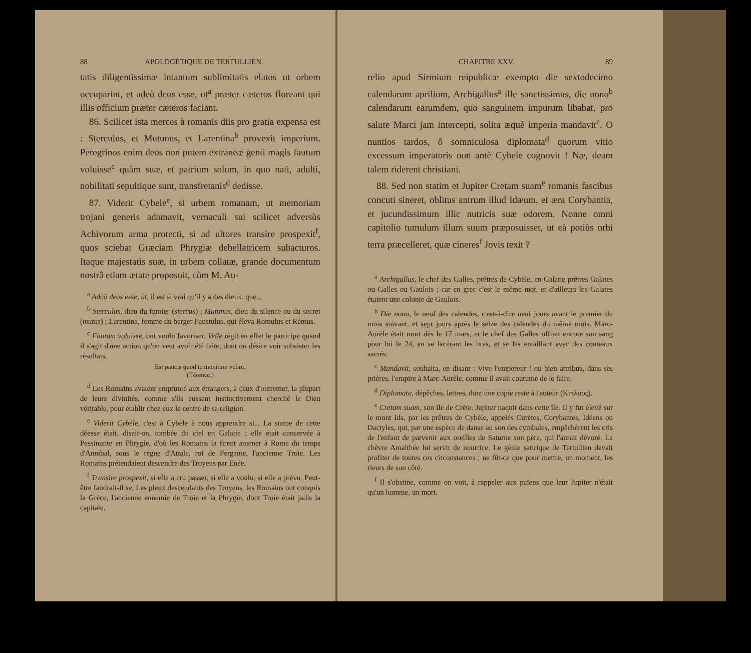88 APOLOGÉTIQUE DE TERTULLIEN.
tatis diligentissimæ intantum sublimitatis elatos ut orbem occuparint, et adeò deos esse, ut<sup>a</sup> præter cæteros floreant qui illis officium præter cæteros faciant.
86. Scilicet ista merces à romanis diis pro gratia expensa est : Sterculus, et Mutunus, et Larentina<sup>b</sup> provexit imperium. Peregrinos enim deos non putem extraneæ genti magis fautum voluisse<sup>c</sup> quàm suæ, et patrium solum, in quo nati, adulti, nobilitati sepultique sunt, transfretanis<sup>d</sup> dedisse.
87. Viderit Cybele<sup>e</sup>, si urbem romanam, ut memoriam trojani generis adamavit, vernaculi sui scilicet adversùs Achivorum arma protecti, si ad ultores transire prospexit<sup>f</sup>, quos sciebat Græciam Phrygiæ debellatricem subacturos. Itaque majestatis suæ, in urbem collatæ, grande documentum nostrâ etiam ætate proposuit, cùm M. Au-
<sup>a</sup> Adcò deos esse, ut, il est si vrai qu'il y a des dieux, que...
<sup>b</sup> Sterculus, dieu du fumier (stercus) ; Mutunus, dieu du silence ou du secret (mutus) ; Larentina, femme du berger Faustulus, qui éleva Romulus et Rémus.
<sup>c</sup> Fautum voluisse, ont voulu favoriser. Velle régit en effet le participe quand il s'agit d'une action qu'on veut avoir été faite, dont on désire voir subsister les résultats.
Est paucis quod te monitum velim.
(Térence.)
<sup>d</sup> Les Romains avaient emprunté aux étrangers, à ceux d'outremer, la plupart de leurs divinités, comme s'ils eussent instinctivement cherché le Dieu véritable, pour établir chez eux le centre de sa religion.
<sup>e</sup> Viderit Cybèle, c'est à Cybèle à nous apprendre si... La statue de cette déesse était, disait-on, tombée du ciel en Galatie ; elle était conservée à Pessinunte en Phrygie, d'où les Romains la firent amener à Rome du temps d'Annibal, sous le règne d'Attale, roi de Pergame, l'ancienne Troie. Les Romains prétendaient descendre des Troyens par Enée.
<sup>f</sup> Transire prospexit, si elle a cru passer, si elle a voulu, si elle a prévu. Peut-être faudrait-il se. Les pieux descendants des Troyens, les Romains ont conquis la Grèce, l'ancienne ennemie de Troie et la Phrygie, dont Troie était jadis la capitale.
CHAPITRE XXV. 89
relio apud Sirmium reipublicæ exempto die sextodecimo calendarum aprilium, Archigallus<sup>a</sup> ille sanctissimus, die nono<sup>b</sup> calendarum earumdem, quo sanguinem impurum libabat, pro salute Marci jam intercepti, solita æquè imperia mandavit<sup>c</sup>. O nuntios tardos, ô somniculosa diplomata<sup>d</sup> quorum vitio excessum imperatoris non antè Cybele cognovit ! Næ, deam talem riderent christiani.
88. Sed non statim et Jupiter Cretam suam<sup>e</sup> romanis fascibus concuti sineret, oblitus antrum illud Idæum, et æra Corybantia, et jucundissimum illic nutricis suæ odorem. Nonne omni capitolio tumulum illum suum præposuisset, ut eà potiùs orbi terra præcelleret, quæ cineres<sup>f</sup> Jovis texit ?
<sup>a</sup> Archigallus, le chef des Galles, prêtres de Cybèle, en Galatie prêtres Galates ou Galles ou Gaulois ; car en grec c'est le même mot, et d'ailleurs les Galates étaient une colonie de Gaulois.
<sup>b</sup> Die nono, le neuf des calendes, c'est-à-dire neuf jours avant le premier du mois suivant, et sept jours après le seize des calendes du même mois. Marc-Aurèle était mort dès le 17 mars, et le chef des Galles offrait encore son sang pour lui le 24, en se lacérant les bras, et se les entaillant avec des couteaux sacrés.
<sup>c</sup> Mandavit, souhaita, en disant : Vive l'empereur ! ou bien attribua, dans ses prières, l'empire à Marc-Aurèle, comme il avait coutume de le faire.
<sup>d</sup> Diplomata, dépêches, lettres, dont une copie reste à l'auteur (Κιπλοος).
<sup>e</sup> Cretam suam, son île de Crète. Jupiter naquit dans cette île. Il y fut élevé sur le mont Ida, par les prêtres de Cybèle, appelés Curètes, Corybantes, Idéens ou Dactyles, qui, par une espèce de danse au son des cymbales, empêchèrent les cris de l'enfant de parvenir aux oreilles de Saturne son père, qui l'aurait dévoré. La chèvre Amalthée lui servit de nourrice. Le génie satirique de Tertullien devait profiter de toutes ces circonstances ; ne fût-ce que pour mettre, un moment, les rieurs de son côté.
<sup>f</sup> Il s'obstine, comme on voit, à rappeler aux païens que leur Jupiter n'était qu'un homme, un mort.